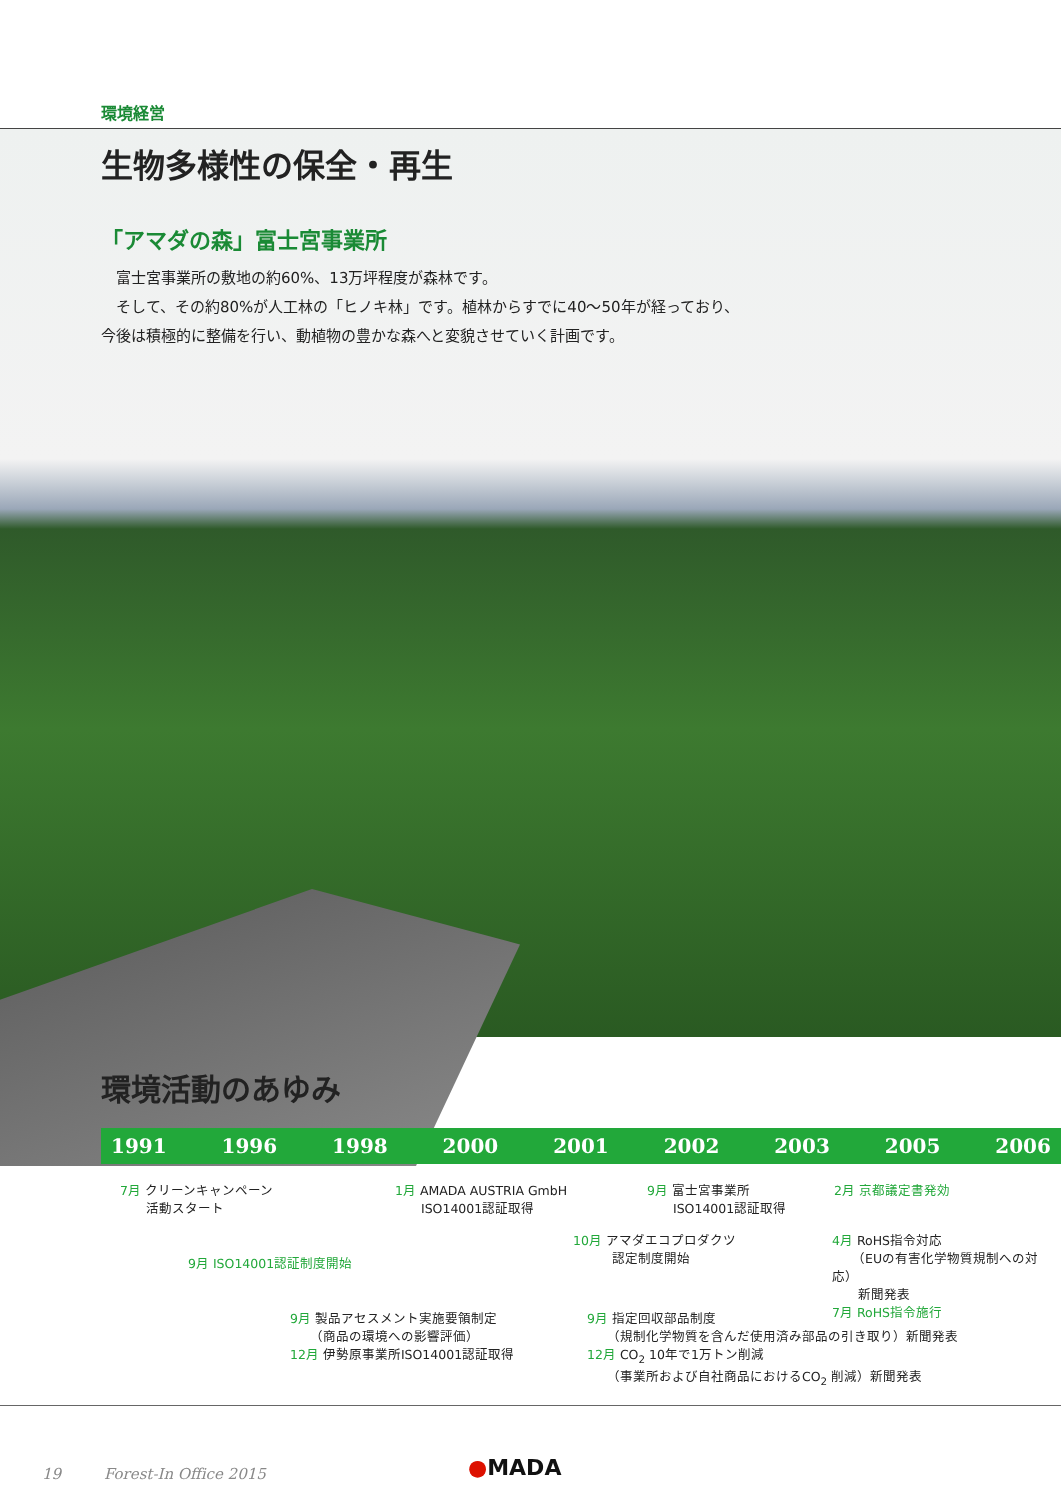環境経営
生物多様性の保全・再生
「アマダの森」富士宮事業所
　富士宮事業所の敷地の約60%、13万坪程度が森林です。
　そして、その約80%が人工林の「ヒノキ林」です。植林からすでに40〜50年が経っており、
今後は積極的に整備を行い、動植物の豊かな森へと変貌させていく計画です。
環境活動のあゆみ
1991 1996 1998 2000 2001 2002 2003 2005 2006
7月 クリーンキャンペーン
　　活動スタート
9月 ISO14001認証制度開始
9月 製品アセスメント実施要領制定
　　（商品の環境への影響評価）
12月 伊勢原事業所ISO14001認証取得
1月 AMADA AUSTRIA GmbH
　　ISO14001認証取得
10月 アマダエコプロダクツ
　　　認定制度開始
9月 富士宮事業所
　　ISO14001認証取得
9月 指定回収部品制度
　　（規制化学物質を含んだ使用済み部品の引き取り）新聞発表
12月 CO<sub>2</sub> 10年で1万トン削減
　　（事業所および自社商品におけるCO<sub>2</sub> 削減）新聞発表
2月 京都議定書発効
4月 RoHS指令対応
　　（EUの有害化学物質規制への対応）
　　新聞発表
7月 RoHS指令施行
19 Forest-In Office 2015
●MADA